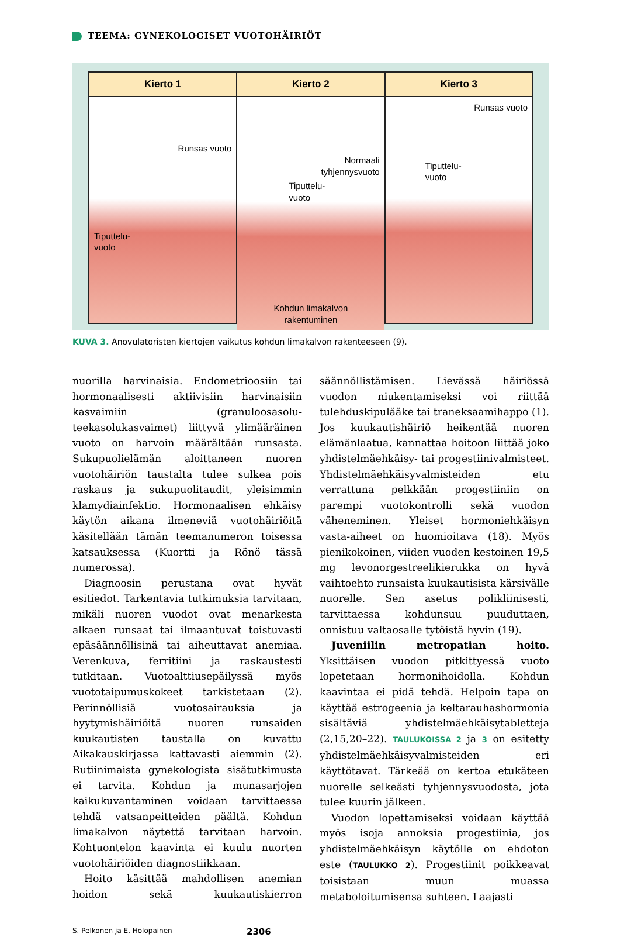TEEMA: GYNEKOLOGISET VUOTOHÄIRIÖT
Kierto 1
Runsas vuoto
Tiputtelu-
vuoto
Kierto 2
Normaali
tyhjennysvuoto
Tiputtelu-
vuoto
Kohdun limakalvon
rakentuminen
Kierto 3
Runsas vuoto
Tiputtelu-
vuoto
KUVA 3. Anovulatoristen kiertojen vaikutus kohdun limakalvon rakenteeseen (9).
nuorilla harvinaisia. Endometrioosiin tai hormonaalisesti aktiivisiin harvinaisiin kasvaimiin (granuloosasolu-teekasolukasvaimet) liittyvä ylimääräinen vuoto on harvoin määrältään runsasta. Sukupuolielämän aloittaneen nuoren vuotohäiriön taustalta tulee sulkea pois raskaus ja sukupuolitaudit, yleisimmin klamydiainfektio. Hormonaalisen ehkäisy käytön aikana ilmeneviä vuotohäiriöitä käsitellään tämän teemanumeron toisessa katsauksessa (Kuortti ja Rönö tässä numerossa).
Diagnoosin perustana ovat hyvät esitiedot. Tarkentavia tutkimuksia tarvitaan, mikäli nuoren vuodot ovat menarkesta alkaen runsaat tai ilmaantuvat toistuvasti epäsäännöllisinä tai aiheuttavat anemiaa. Verenkuva, ferritiini ja raskaustesti tutkitaan. Vuotoalttiusepäilyssä myös vuototaipumuskokeet tarkistetaan (2). Perinnöllisiä vuotosairauksia ja hyytymishäiriöitä nuoren runsaiden kuukautisten taustalla on kuvattu Aikakauskirjassa kattavasti aiemmin (2). Rutiinimaista gynekologista sisätutkimusta ei tarvita. Kohdun ja munasarjojen kaikukuvantaminen voidaan tarvittaessa tehdä vatsanpeitteiden päältä. Kohdun limakalvon näytettä tarvitaan harvoin. Kohtuontelon kaavinta ei kuulu nuorten vuotohäiriöiden diagnostiikkaan.
Hoito käsittää mahdollisen anemian hoidon sekä kuukautiskierron säännöllistämisen. Lievässä häiriössä vuodon niukentamiseksi voi riittää tulehduskipulääke tai traneksaamihappo (1). Jos kuukautishäiriö heikentää nuoren elämänlaatua, kannattaa hoitoon liittää joko yhdistelmäehkäisy- tai progestiinivalmisteet. Yhdistelmäehkäisyvalmisteiden etu verrattuna pelkkään progestiiniin on parempi vuotokontrolli sekä vuodon väheneminen. Yleiset hormoniehkäisyn vasta-aiheet on huomioitava (18). Myös pienikokoinen, viiden vuoden kestoinen 19,5 mg levonorgestreelikierukka on hyvä vaihtoehto runsaista kuukautisista kärsivälle nuorelle. Sen asetus polikliinisesti, tarvittaessa kohdunsuu puuduttaen, onnistuu valtaosalle tytöistä hyvin (19).
Juveniilin metropatian hoito. Yksittäisen vuodon pitkittyessä vuoto lopetetaan hormonihoidolla. Kohdun kaavintaa ei pidä tehdä. Helpoin tapa on käyttää estrogeenia ja keltarauhashormonia sisältäviä yhdistelmäehkäisytabletteja (2,15,20–22). TAULUKOISSA 2 ja 3 on esitetty yhdistelmäehkäisyvalmisteiden eri käyttötavat. Tärkeää on kertoa etukäteen nuorelle selkeästi tyhjennysvuodosta, jota tulee kuurin jälkeen.
Vuodon lopettamiseksi voidaan käyttää myös isoja annoksia progestiinia, jos yhdistelmäehkäisyn käytölle on ehdoton este (TAULUKKO 2). Progestiinit poikkeavat toisistaan muun muassa metaboloitumisensa suhteen. Laajasti
S. Pelkonen ja E. Holopainen
2306